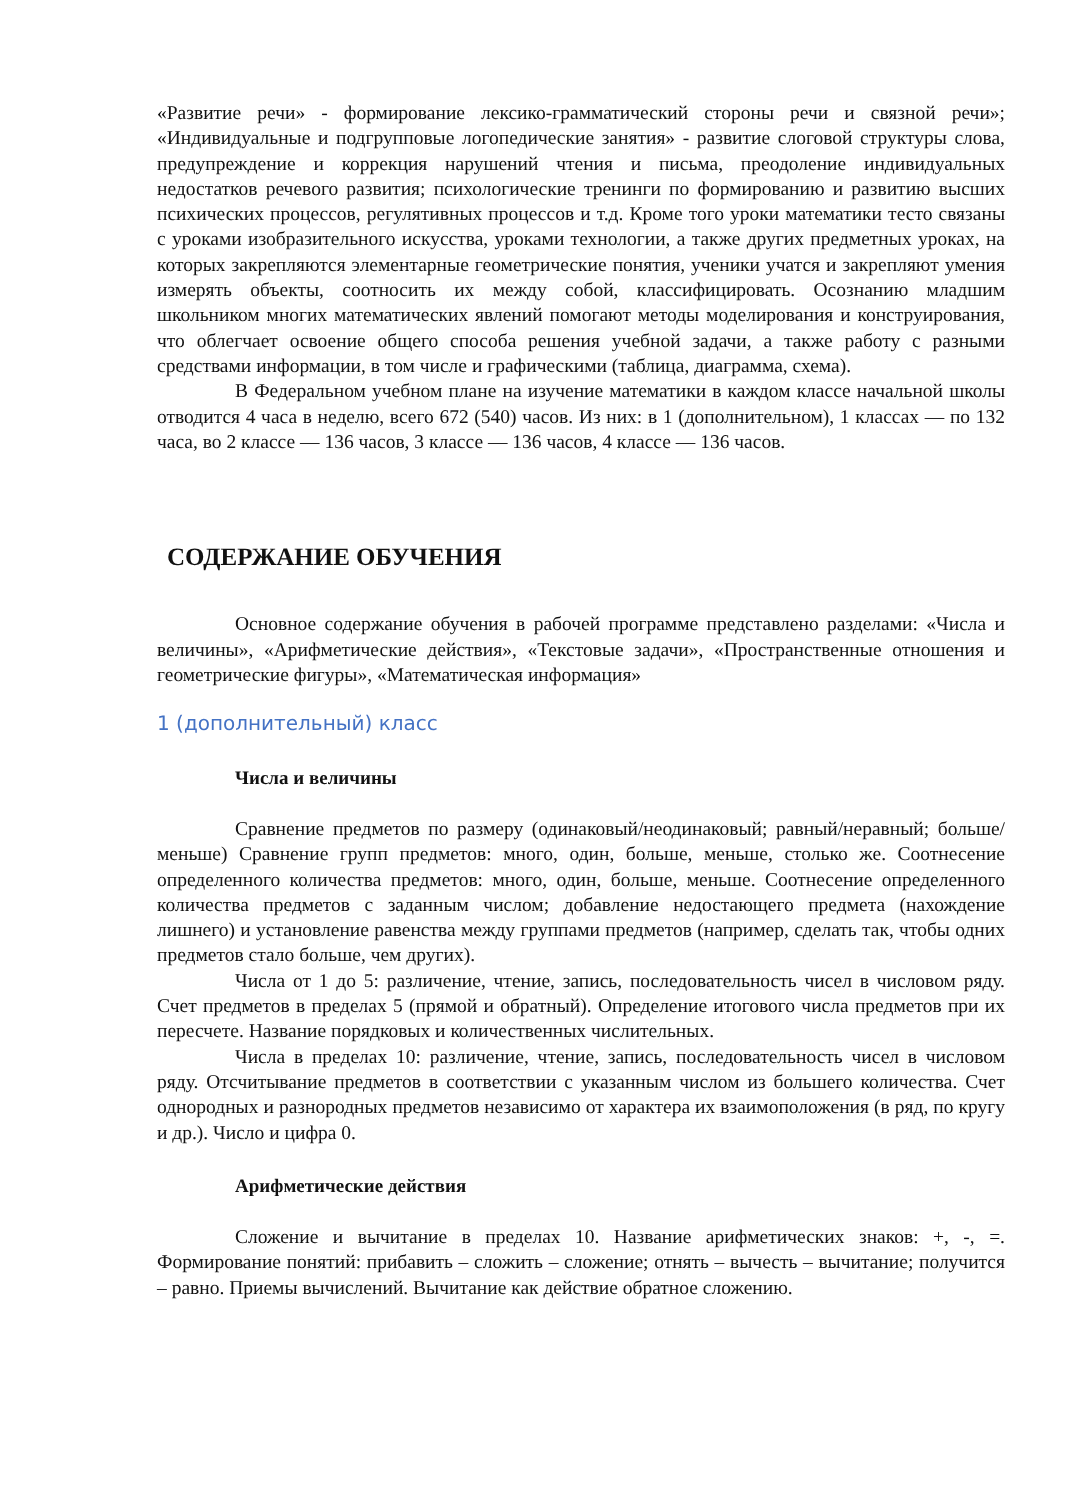«Развитие речи» - формирование лексико-грамматический стороны речи и связной речи»; «Индивидуальные и подгрупповые логопедические занятия» - развитие слоговой структуры слова, предупреждение и коррекция нарушений чтения и письма, преодоление индивидуальных недостатков речевого развития; психологические тренинги по формированию и развитию высших психических процессов, регулятивных процессов и т.д. Кроме того уроки математики тесто связаны с уроками изобразительного искусства, уроками технологии, а также других предметных уроках, на которых закрепляются элементарные геометрические понятия, ученики учатся и закрепляют умения измерять объекты, соотносить их между собой, классифицировать. Осознанию младшим школьником многих математических явлений помогают методы моделирования и конструирования, что облегчает освоение общего способа решения учебной задачи, а также работу с разными средствами информации, в том числе и графическими (таблица, диаграмма, схема).
В Федеральном учебном плане на изучение математики в каждом классе начальной школы отводится 4 часа в неделю, всего 672 (540) часов. Из них: в 1 (дополнительном), 1 классах — по 132 часа, во 2 классе — 136 часов, 3 классе — 136 часов, 4 классе — 136 часов.
СОДЕРЖАНИЕ ОБУЧЕНИЯ
Основное содержание обучения в рабочей программе представлено разделами: «Числа и величины», «Арифметические действия», «Текстовые задачи», «Пространственные отношения и геометрические фигуры», «Математическая информация»
1 (дополнительный) класс
Числа и величины
Сравнение предметов по размеру (одинаковый/неодинаковый; равный/неравный; больше/меньше) Сравнение групп предметов: много, один, больше, меньше, столько же. Соотнесение определенного количества предметов: много, один, больше, меньше. Соотнесение определенного количества предметов с заданным числом; добавление недостающего предмета (нахождение лишнего) и установление равенства между группами предметов (например, сделать так, чтобы одних предметов стало больше, чем других).
Числа от 1 до 5: различение, чтение, запись, последовательность чисел в числовом ряду. Счет предметов в пределах 5 (прямой и обратный). Определение итогового числа предметов при их пересчете. Название порядковых и количественных числительных.
Числа в пределах 10: различение, чтение, запись, последовательность чисел в числовом ряду. Отсчитывание предметов в соответствии с указанным числом из большего количества. Счет однородных и разнородных предметов независимо от характера их взаимоположения (в ряд, по кругу и др.). Число и цифра 0.
Арифметические действия
Сложение и вычитание в пределах 10. Название арифметических знаков: +, -, =. Формирование понятий: прибавить – сложить – сложение; отнять – вычесть – вычитание; получится – равно. Приемы вычислений. Вычитание как действие обратное сложению.